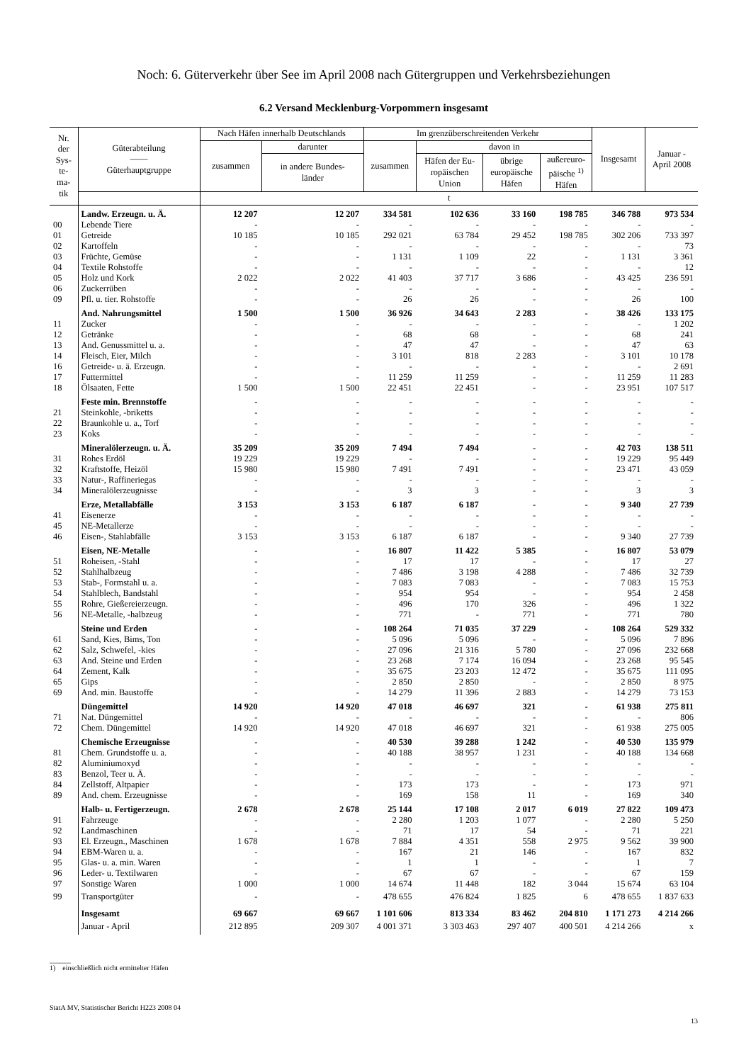Noch: 6. Güterverkehr über See im April 2008 nach Gütergruppen und Verkehrsbeziehungen
6.2 Versand Mecklenburg-Vorpommern insgesamt
| Nr. der Sys- te- ma- tik | Güterabteilung —— Güterhauptgruppe | Nach Häfen innerhalb Deutschlands | | Im grenzüberschreitenden Verkehr | | | | Insgesamt | Januar - April 2008 |
| --- | --- | --- | --- | --- | --- | --- | --- | --- | --- |
| | | zusammen | darunter | zusammen | davon in | | | | |
| | | | in andere Bundes- länder | | Häfen der Eu- ropäischen Union | übrige europäische Häfen | außereuro- päische <sup>1)</sup> Häfen | | |
| | | t | | | | | | | |
| | Landw. Erzeugn. u. Ä. | 12 207 | 12 207 | 334 581 | 102 636 | 33 160 | 198 785 | 346 788 | 973 534 |
| 00 | Lebende Tiere | - | - | - | - | - | - | - | - |
| 01 | Getreide | 10 185 | 10 185 | 292 021 | 63 784 | 29 452 | 198 785 | 302 206 | 733 397 |
| 02 | Kartoffeln | - | - | - | - | - | - | - | 73 |
| 03 | Früchte, Gemüse | - | - | 1 131 | 1 109 | 22 | - | 1 131 | 3 361 |
| 04 | Textile Rohstoffe | - | - | - | - | - | - | - | 12 |
| 05 | Holz und Kork | 2 022 | 2 022 | 41 403 | 37 717 | 3 686 | - | 43 425 | 236 591 |
| 06 | Zuckerrüben | - | - | - | - | - | - | - | - |
| 09 | Pfl. u. tier. Rohstoffe | - | - | 26 | 26 | - | - | 26 | 100 |
| | And. Nahrungsmittel | 1 500 | 1 500 | 36 926 | 34 643 | 2 283 | - | 38 426 | 133 175 |
| 11 | Zucker | - | - | - | - | - | - | - | 1 202 |
| 12 | Getränke | - | - | 68 | 68 | - | - | 68 | 241 |
| 13 | And. Genussmittel u. a. | - | - | 47 | 47 | - | - | 47 | 63 |
| 14 | Fleisch, Eier, Milch | - | - | 3 101 | 818 | 2 283 | - | 3 101 | 10 178 |
| 16 | Getreide- u. ä. Erzeugn. | - | - | - | - | - | - | - | 2 691 |
| 17 | Futtermittel | - | - | 11 259 | 11 259 | - | - | 11 259 | 11 283 |
| 18 | Ölsaaten, Fette | 1 500 | 1 500 | 22 451 | 22 451 | - | - | 23 951 | 107 517 |
| | Feste min. Brennstoffe | - | - | - | - | - | - | - | - |
| 21 | Steinkohle, -briketts | - | - | - | - | - | - | - | - |
| 22 | Braunkohle u. a., Torf | - | - | - | - | - | - | - | - |
| 23 | Koks | - | - | - | - | - | - | - | - |
| | Mineralölerzeugn. u. Ä. | 35 209 | 35 209 | 7 494 | 7 494 | - | - | 42 703 | 138 511 |
| 31 | Rohes Erdöl | 19 229 | 19 229 | - | - | - | - | 19 229 | 95 449 |
| 32 | Kraftstoffe, Heizöl | 15 980 | 15 980 | 7 491 | 7 491 | - | - | 23 471 | 43 059 |
| 33 | Natur-, Raffineriegas | - | - | - | - | - | - | - | - |
| 34 | Mineralölerzeugnisse | - | - | 3 | 3 | - | - | 3 | 3 |
| | Erze, Metallabfälle | 3 153 | 3 153 | 6 187 | 6 187 | - | - | 9 340 | 27 739 |
| 41 | Eisenerze | - | - | - | - | - | - | - | - |
| 45 | NE-Metallerze | - | - | - | - | - | - | - | - |
| 46 | Eisen-, Stahlabfälle | 3 153 | 3 153 | 6 187 | 6 187 | - | - | 9 340 | 27 739 |
| | Eisen, NE-Metalle | - | - | 16 807 | 11 422 | 5 385 | - | 16 807 | 53 079 |
| 51 | Roheisen, -Stahl | - | - | 17 | 17 | - | - | 17 | 27 |
| 52 | Stahlhalbzeug | - | - | 7 486 | 3 198 | 4 288 | - | 7 486 | 32 739 |
| 53 | Stab-, Formstahl u. a. | - | - | 7 083 | 7 083 | - | - | 7 083 | 15 753 |
| 54 | Stahlblech, Bandstahl | - | - | 954 | 954 | - | - | 954 | 2 458 |
| 55 | Rohre, Gießereierzeugn. | - | - | 496 | 170 | 326 | - | 496 | 1 322 |
| 56 | NE-Metalle, -halbzeug | - | - | 771 | - | 771 | - | 771 | 780 |
| | Steine und Erden | - | - | 108 264 | 71 035 | 37 229 | - | 108 264 | 529 332 |
| 61 | Sand, Kies, Bims, Ton | - | - | 5 096 | 5 096 | - | - | 5 096 | 7 896 |
| 62 | Salz, Schwefel, -kies | - | - | 27 096 | 21 316 | 5 780 | - | 27 096 | 232 668 |
| 63 | And. Steine und Erden | - | - | 23 268 | 7 174 | 16 094 | - | 23 268 | 95 545 |
| 64 | Zement, Kalk | - | - | 35 675 | 23 203 | 12 472 | - | 35 675 | 111 095 |
| 65 | Gips | - | - | 2 850 | 2 850 | - | - | 2 850 | 8 975 |
| 69 | And. min. Baustoffe | - | - | 14 279 | 11 396 | 2 883 | - | 14 279 | 73 153 |
| | Düngemittel | 14 920 | 14 920 | 47 018 | 46 697 | 321 | - | 61 938 | 275 811 |
| 71 | Nat. Düngemittel | - | - | - | - | - | - | - | 806 |
| 72 | Chem. Düngemittel | 14 920 | 14 920 | 47 018 | 46 697 | 321 | - | 61 938 | 275 005 |
| | Chemische Erzeugnisse | - | - | 40 530 | 39 288 | 1 242 | - | 40 530 | 135 979 |
| 81 | Chem. Grundstoffe u. a. | - | - | 40 188 | 38 957 | 1 231 | - | 40 188 | 134 668 |
| 82 | Aluminiumoxyd | - | - | - | - | - | - | - | - |
| 83 | Benzol, Teer u. Ä. | - | - | - | - | - | - | - | - |
| 84 | Zellstoff, Altpapier | - | - | 173 | 173 | - | - | 173 | 971 |
| 89 | And. chem. Erzeugnisse | - | - | 169 | 158 | 11 | - | 169 | 340 |
| | Halb- u. Fertigerzeugn. | 2 678 | 2 678 | 25 144 | 17 108 | 2 017 | 6 019 | 27 822 | 109 473 |
| 91 | Fahrzeuge | - | - | 2 280 | 1 203 | 1 077 | - | 2 280 | 5 250 |
| 92 | Landmaschinen | - | - | 71 | 17 | 54 | - | 71 | 221 |
| 93 | El. Erzeugn., Maschinen | 1 678 | 1 678 | 7 884 | 4 351 | 558 | 2 975 | 9 562 | 39 900 |
| 94 | EBM-Waren u. a. | - | - | 167 | 21 | 146 | - | 167 | 832 |
| 95 | Glas- u. a. min. Waren | - | - | 1 | 1 | - | - | 1 | 7 |
| 96 | Leder- u. Textilwaren | - | - | 67 | 67 | - | - | 67 | 159 |
| 97 | Sonstige Waren | 1 000 | 1 000 | 14 674 | 11 448 | 182 | 3 044 | 15 674 | 63 104 |
| 99 | Transportgüter | - | - | 478 655 | 476 824 | 1 825 | 6 | 478 655 | 1 837 633 |
| | Insgesamt | 69 667 | 69 667 | 1 101 606 | 813 334 | 83 462 | 204 810 | 1 171 273 | 4 214 266 |
| | Januar - April | 212 895 | 209 307 | 4 001 371 | 3 303 463 | 297 407 | 400 501 | 4 214 266 | x |
______
1) einschließlich nicht ermittelter Häfen
StatA MV, Statistischer Bericht H223 2008 04
13